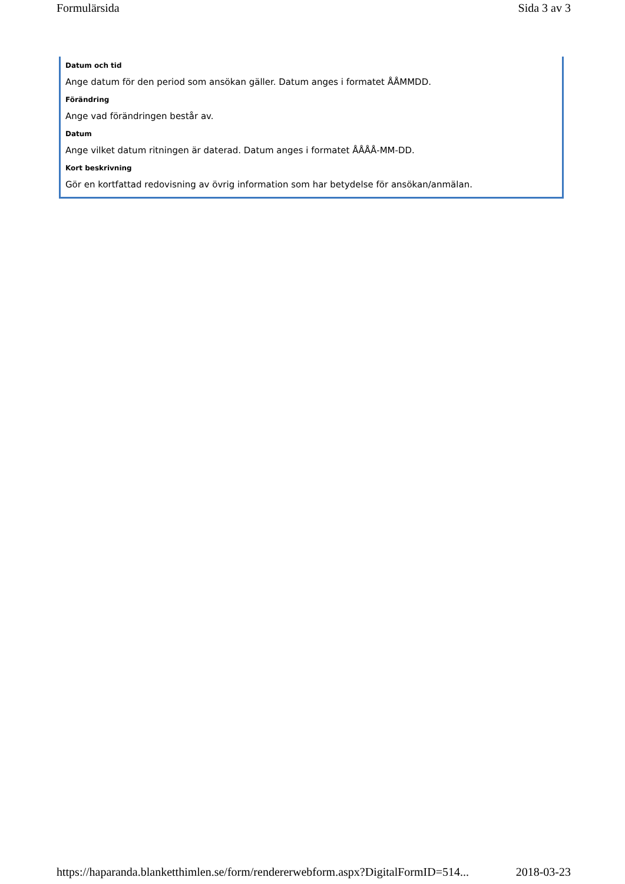Formulärsida Sida 3 av 3
Datum och tid
Ange datum för den period som ansökan gäller. Datum anges i formatet ÅÅMMDD.
Förändring
Ange vad förändringen består av.
Datum
Ange vilket datum ritningen är daterad. Datum anges i formatet ÅÅÅÅ-MM-DD.
Kort beskrivning
Gör en kortfattad redovisning av övrig information som har betydelse för ansökan/anmälan.
https://haparanda.blanketthimlen.se/form/rendererwebform.aspx?DigitalFormID=514... 2018-03-23